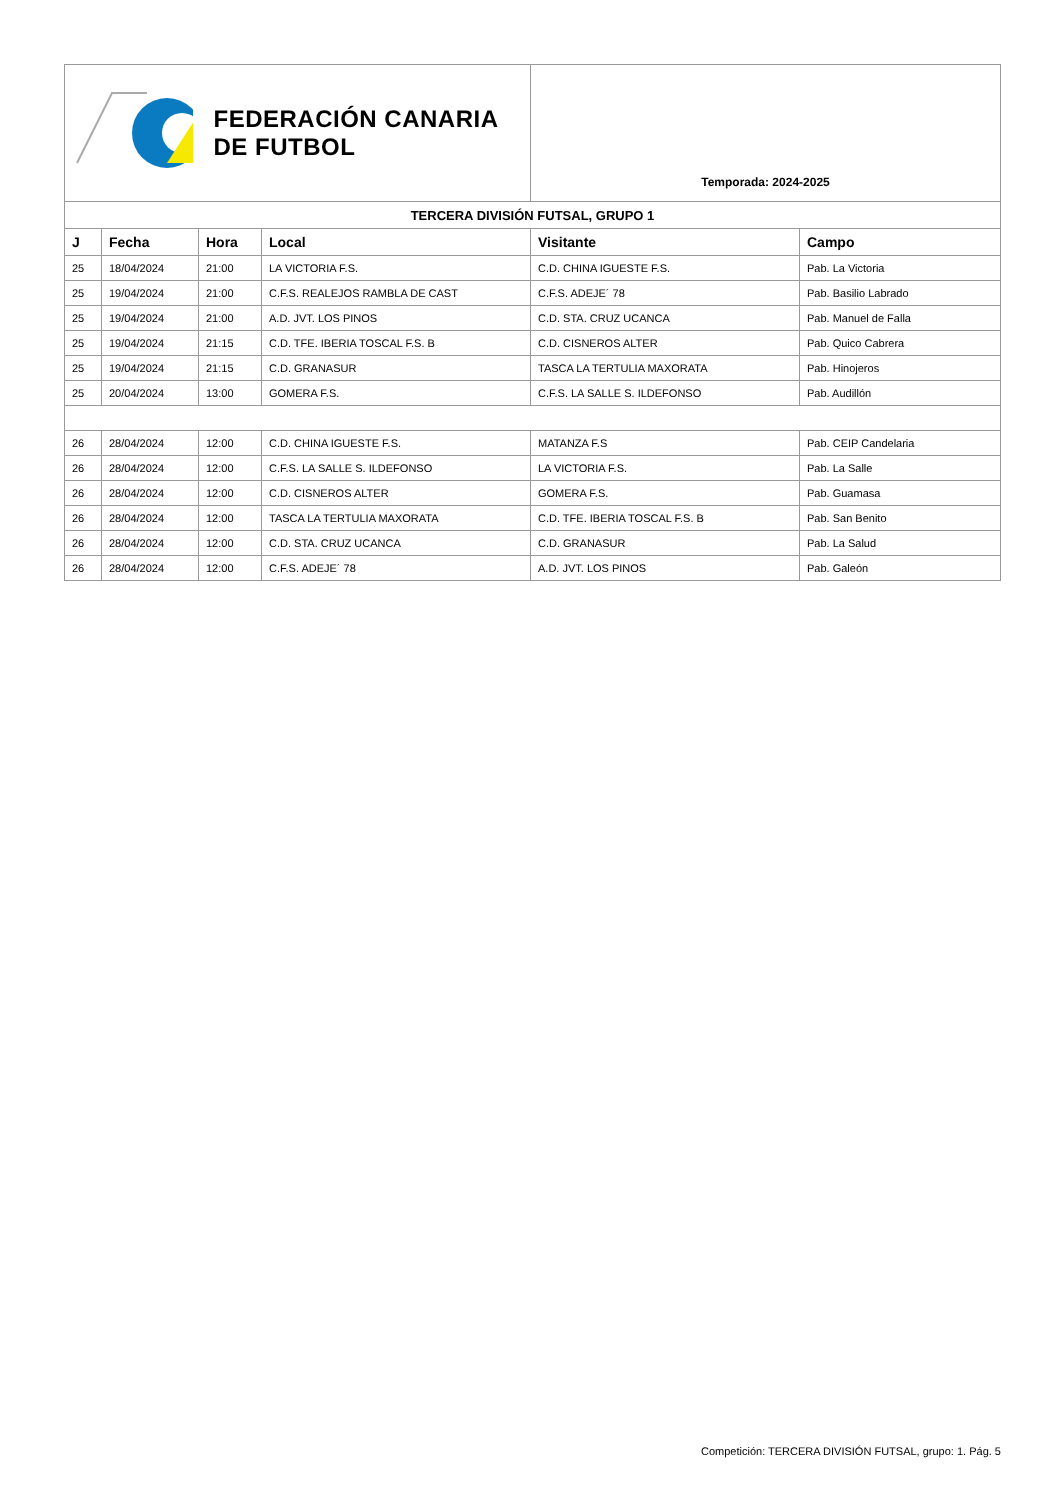| FEDERACIÓN CANARIA DE FUTBOL | | | | Temporada: 2024-2025 | |
| TERCERA DIVISIÓN FUTSAL, GRUPO 1 | | | | | |
| J | Fecha | Hora | Local | Visitante | Campo |
| 25 | 18/04/2024 | 21:00 | LA VICTORIA F.S. | C.D. CHINA IGUESTE F.S. | Pab. La Victoria |
| 25 | 19/04/2024 | 21:00 | C.F.S. REALEJOS RAMBLA DE CAST | C.F.S. ADEJE´ 78 | Pab. Basilio Labrado |
| 25 | 19/04/2024 | 21:00 | A.D. JVT. LOS PINOS | C.D. STA. CRUZ UCANCA | Pab. Manuel de Falla |
| 25 | 19/04/2024 | 21:15 | C.D. TFE. IBERIA TOSCAL F.S. B | C.D. CISNEROS ALTER | Pab. Quico Cabrera |
| 25 | 19/04/2024 | 21:15 | C.D. GRANASUR | TASCA LA TERTULIA MAXORATA | Pab. Hinojeros |
| 25 | 20/04/2024 | 13:00 | GOMERA F.S. | C.F.S. LA SALLE S. ILDEFONSO | Pab. Audillón |
| 26 | 28/04/2024 | 12:00 | C.D. CHINA IGUESTE F.S. | MATANZA F.S | Pab. CEIP Candelaria |
| 26 | 28/04/2024 | 12:00 | C.F.S. LA SALLE S. ILDEFONSO | LA VICTORIA F.S. | Pab. La Salle |
| 26 | 28/04/2024 | 12:00 | C.D. CISNEROS ALTER | GOMERA F.S. | Pab. Guamasa |
| 26 | 28/04/2024 | 12:00 | TASCA LA TERTULIA MAXORATA | C.D. TFE. IBERIA TOSCAL F.S. B | Pab. San Benito |
| 26 | 28/04/2024 | 12:00 | C.D. STA. CRUZ UCANCA | C.D. GRANASUR | Pab. La Salud |
| 26 | 28/04/2024 | 12:00 | C.F.S. ADEJE´ 78 | A.D. JVT. LOS PINOS | Pab. Galeón |
Competición: TERCERA DIVISIÓN FUTSAL, grupo: 1. Pág. 5